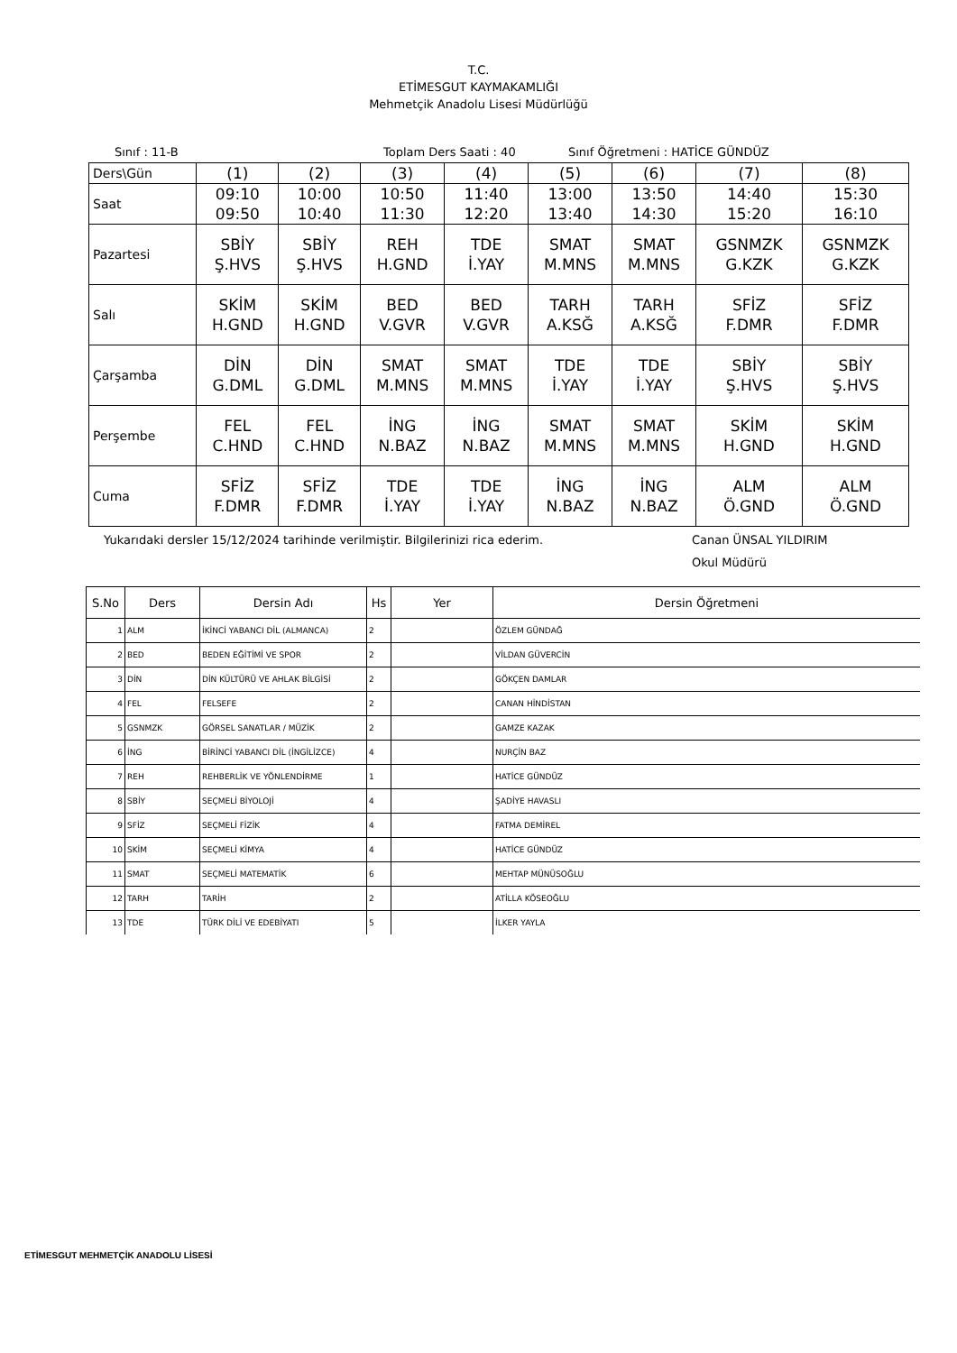T.C.
ETİMESGUT KAYMAKAMLIĞI
Mehmetçik Anadolu Lisesi Müdürlüğü
Sınıf : 11-B Toplam Ders Saati : 40 Sınıf Öğretmeni : HATİCE GÜNDÜZ
| Ders\Gün | (1) | (2) | (3) | (4) | (5) | (6) | (7) | (8) |
| Saat | 09:10 09:50 | 10:00 10:40 | 10:50 11:30 | 11:40 12:20 | 13:00 13:40 | 13:50 14:30 | 14:40 15:20 | 15:30 16:10 |
| Pazartesi | SBİY Ş.HVS | SBİY Ş.HVS | REH H.GND | TDE İ.YAY | SMAT M.MNS | SMAT M.MNS | GSNMZK G.KZK | GSNMZK G.KZK |
| Salı | SKİM H.GND | SKİM H.GND | BED V.GVR | BED V.GVR | TARH A.KSĞ | TARH A.KSĞ | SFİZ F.DMR | SFİZ F.DMR |
| Çarşamba | DİN G.DML | DİN G.DML | SMAT M.MNS | SMAT M.MNS | TDE İ.YAY | TDE İ.YAY | SBİY Ş.HVS | SBİY Ş.HVS |
| Perşembe | FEL C.HND | FEL C.HND | İNG N.BAZ | İNG N.BAZ | SMAT M.MNS | SMAT M.MNS | SKİM H.GND | SKİM H.GND |
| Cuma | SFİZ F.DMR | SFİZ F.DMR | TDE İ.YAY | TDE İ.YAY | İNG N.BAZ | İNG N.BAZ | ALM Ö.GND | ALM Ö.GND |
Yukarıdaki dersler 15/12/2024 tarihinde verilmiştir. Bilgilerinizi rica ederim. Canan ÜNSAL YILDIRIM
Okul Müdürü
| S.No | Ders | Dersin Adı | Hs | Yer | Dersin Öğretmeni |
| --- | --- | --- | --- | --- | --- |
| 1 | ALM | İKİNCİ YABANCI DİL (ALMANCA) | 2 | | ÖZLEM GÜNDAĞ |
| 2 | BED | BEDEN EĞİTİMİ VE SPOR | 2 | | VİLDAN GÜVERCİN |
| 3 | DİN | DİN KÜLTÜRÜ VE AHLAK BİLGİSİ | 2 | | GÖKÇEN DAMLAR |
| 4 | FEL | FELSEFE | 2 | | CANAN HİNDİSTAN |
| 5 | GSNMZK | GÖRSEL SANATLAR / MÜZİK | 2 | | GAMZE KAZAK |
| 6 | İNG | BİRİNCİ YABANCI DİL (İNGİLİZCE) | 4 | | NURÇİN BAZ |
| 7 | REH | REHBERLİK VE YÖNLENDİRME | 1 | | HATİCE GÜNDÜZ |
| 8 | SBİY | SEÇMELİ BİYOLOJİ | 4 | | ŞADİYE HAVASLI |
| 9 | SFİZ | SEÇMELİ FİZİK | 4 | | FATMA DEMİREL |
| 10 | SKİM | SEÇMELİ KİMYA | 4 | | HATİCE GÜNDÜZ |
| 11 | SMAT | SEÇMELİ MATEMATİK | 6 | | MEHTAP MÜNÜSOĞLU |
| 12 | TARH | TARİH | 2 | | ATİLLA KÖSEOĞLU |
| 13 | TDE | TÜRK DİLİ VE EDEBİYATI | 5 | | İLKER YAYLA |
ETİMESGUT MEHMETÇİK ANADOLU LİSESİ